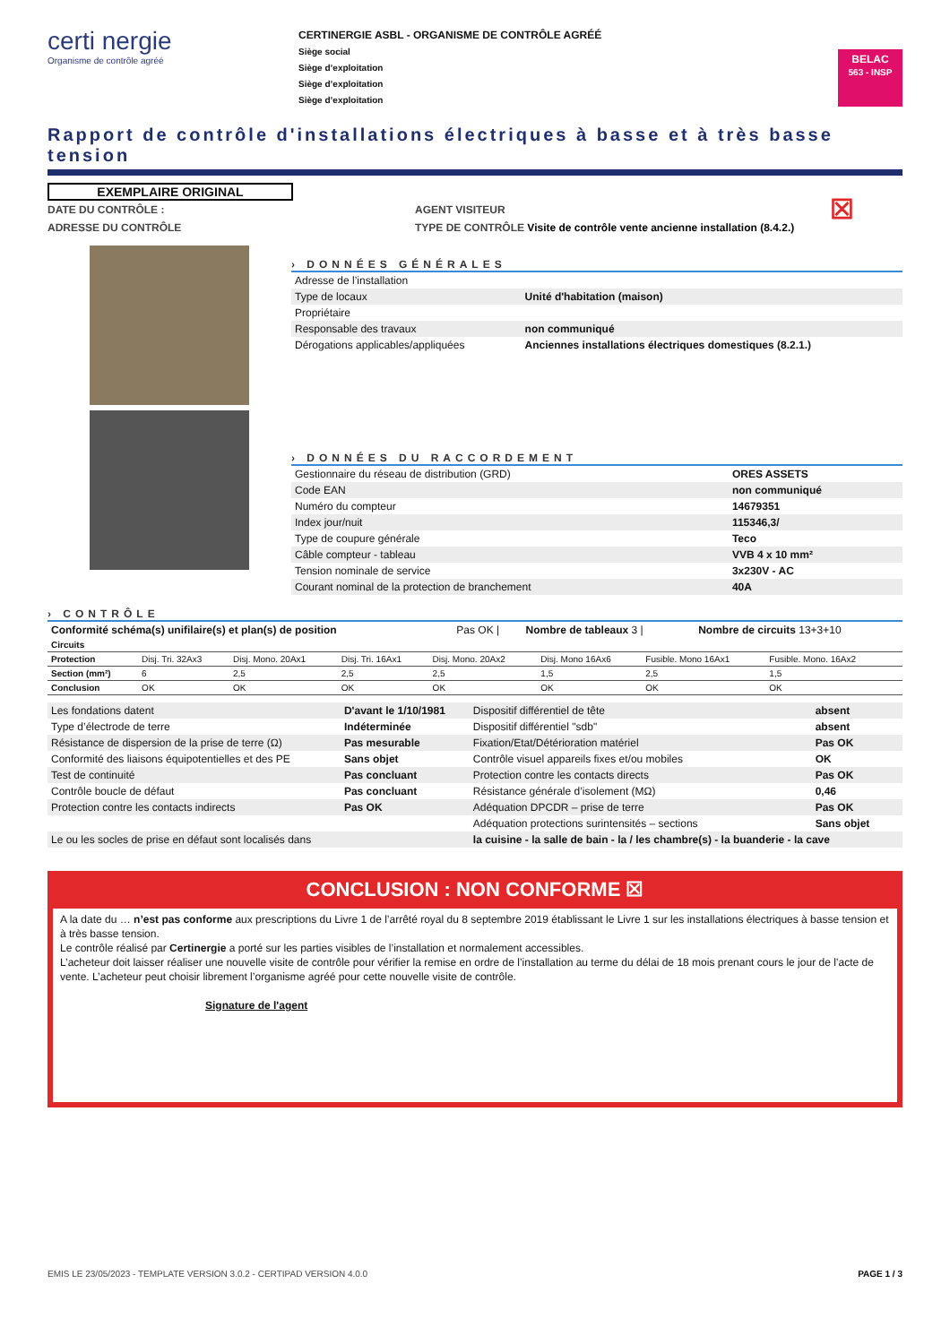certi nergie
Organisme de contrôle agréé
CERTINERGIE ASBL - ORGANISME DE CONTRÔLE AGRÉÉ
Siège social
Siège d’exploitation
Siège d’exploitation
Siège d’exploitation
BELAC
563 - INSP
Rapport de contrôle d'installations électriques à basse et à très basse tension
EXEMPLAIRE ORIGINAL
DATE DU CONTRÔLE :
ADRESSE DU CONTRÔLE
AGENT VISITEUR
TYPE DE CONTRÔLE Visite de contrôle vente ancienne installation (8.4.2.)
☒
› DONNÉES GÉNÉRALES
| Adresse de l’installation | |
| Type de locaux | Unité d'habitation (maison) |
| Propriétaire | |
| Responsable des travaux | non communiqué |
| Dérogations applicables/appliquées | Anciennes installations électriques domestiques (8.2.1.) |
› DONNÉES DU RACCORDEMENT
| Gestionnaire du réseau de distribution (GRD) | ORES ASSETS |
| Code EAN | non communiqué |
| Numéro du compteur | 14679351 |
| Index jour/nuit | 115346,3/ |
| Type de coupure générale | Teco |
| Câble compteur - tableau | VVB 4 x 10 mm² |
| Tension nominale de service | 3x230V - AC |
| Courant nominal de la protection de branchement | 40A |
› CONTRÔLE
| Conformité schéma(s) unifilaire(s) et plan(s) de position | Pas OK / | Nombre de tableaux 3 / | Nombre de circuits 13+3+10 |
| Circuits | | | | | | | | |
| Protection | Disj. Tri. 32Ax3 | Disj. Mono. 20Ax1 | Disj. Tri. 16Ax1 | Disj. Mono. 20Ax2 | Disj. Mono 16Ax6 | Fusible. Mono 16Ax1 | Fusible. Mono. 16Ax2 | |
| Section (mm²) | 6 | 2,5 | 2,5 | 2,5 | 1,5 | 2,5 | 1,5 | |
| Conclusion | OK | OK | OK | OK | OK | OK | OK | |
| Les fondations datent | D'avant le 1/10/1981 | Dispositif différentiel de tête | absent |
| Type d’électrode de terre | Indéterminée | Dispositif différentiel "sdb" | absent |
| Résistance de dispersion de la prise de terre (Ω) | Pas mesurable | Fixation/Etat/Détérioration matériel | Pas OK |
| Conformité des liaisons équipotentielles et des PE | Sans objet | Contrôle visuel appareils fixes et/ou mobiles | OK |
| Test de continuité | Pas concluant | Protection contre les contacts directs | Pas OK |
| Contrôle boucle de défaut | Pas concluant | Résistance générale d’isolement (MΩ) | 0,46 |
| Protection contre les contacts indirects | Pas OK | Adéquation DPCDR – prise de terre | Pas OK |
| | | Adéquation protections surintensités – sections | Sans objet |
| Le ou les socles de prise en défaut sont localisés dans | | la cuisine - la salle de bain - la / les chambre(s) - la buanderie - la cave | |
CONCLUSION : NON CONFORME ☒
A la date du … n’est pas conforme aux prescriptions du Livre 1 de l’arrêté royal du 8 septembre 2019 établissant le Livre 1 sur les installations électriques à basse tension et à très basse tension.
Le contrôle réalisé par Certinergie a porté sur les parties visibles de l’installation et normalement accessibles.
L’acheteur doit laisser réaliser une nouvelle visite de contrôle pour vérifier la remise en ordre de l’installation au terme du délai de 18 mois prenant cours le jour de l’acte de vente. L’acheteur peut choisir librement l’organisme agréé pour cette nouvelle visite de contrôle.
Signature de l'agent
EMIS LE 23/05/2023 - TEMPLATE VERSION 3.0.2 - CERTIPAD VERSION 4.0.0 PAGE 1 / 3